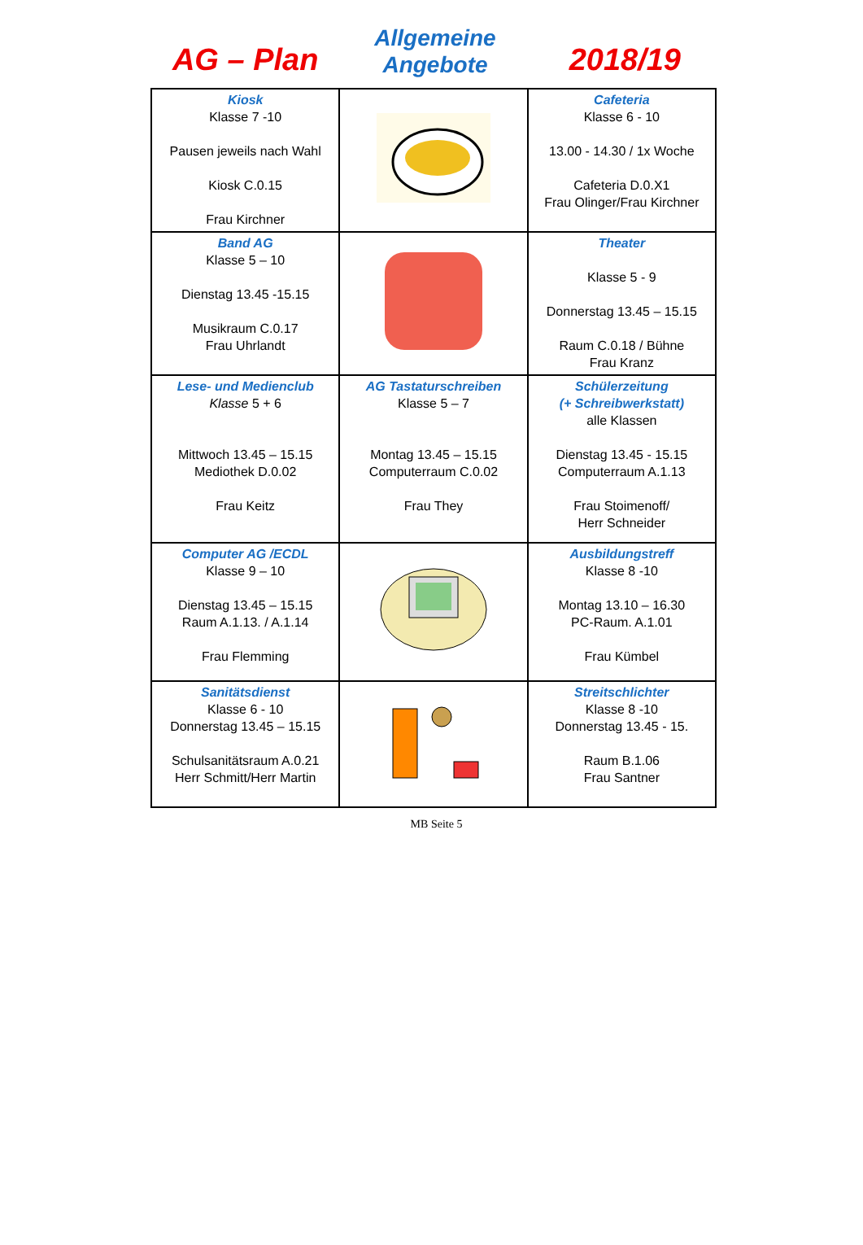AG – Plan
Allgemeine
Angebote
2018/19
| Kiosk Klasse 7 -10 Pausen jeweils nach Wahl Kiosk C.0.15 Frau Kirchner | | Cafeteria Klasse 6 - 10 13.00 - 14.30 / 1x Woche Cafeteria D.0.X1 Frau Olinger/Frau Kirchner |
| Band AG Klasse 5 – 10 Dienstag 13.45 -15.15 Musikraum C.0.17 Frau Uhrlandt | | Theater Klasse 5 - 9 Donnerstag 13.45 – 15.15 Raum C.0.18 / Bühne Frau Kranz |
| Lese- und Medienclub Klasse 5 + 6 Mittwoch 13.45 – 15.15 Mediothek D.0.02 Frau Keitz | AG Tastaturschreiben Klasse 5 – 7 Montag 13.45 – 15.15 Computerraum C.0.02 Frau They | Schülerzeitung (+ Schreibwerkstatt) alle Klassen Dienstag 13.45 - 15.15 Computerraum A.1.13 Frau Stoimenoff/ Herr Schneider |
| Computer AG /ECDL Klasse 9 – 10 Dienstag 13.45 – 15.15 Raum A.1.13. / A.1.14 Frau Flemming | | Ausbildungstreff Klasse 8 -10 Montag 13.10 – 16.30 PC-Raum. A.1.01 Frau Kümbel |
| Sanitätsdienst Klasse 6 - 10 Donnerstag 13.45 – 15.15 Schulsanitätsraum A.0.21 Herr Schmitt/Herr Martin | | Streitschlichter Klasse 8 -10 Donnerstag 13.45 - 15. Raum B.1.06 Frau Santner |
MB Seite 5